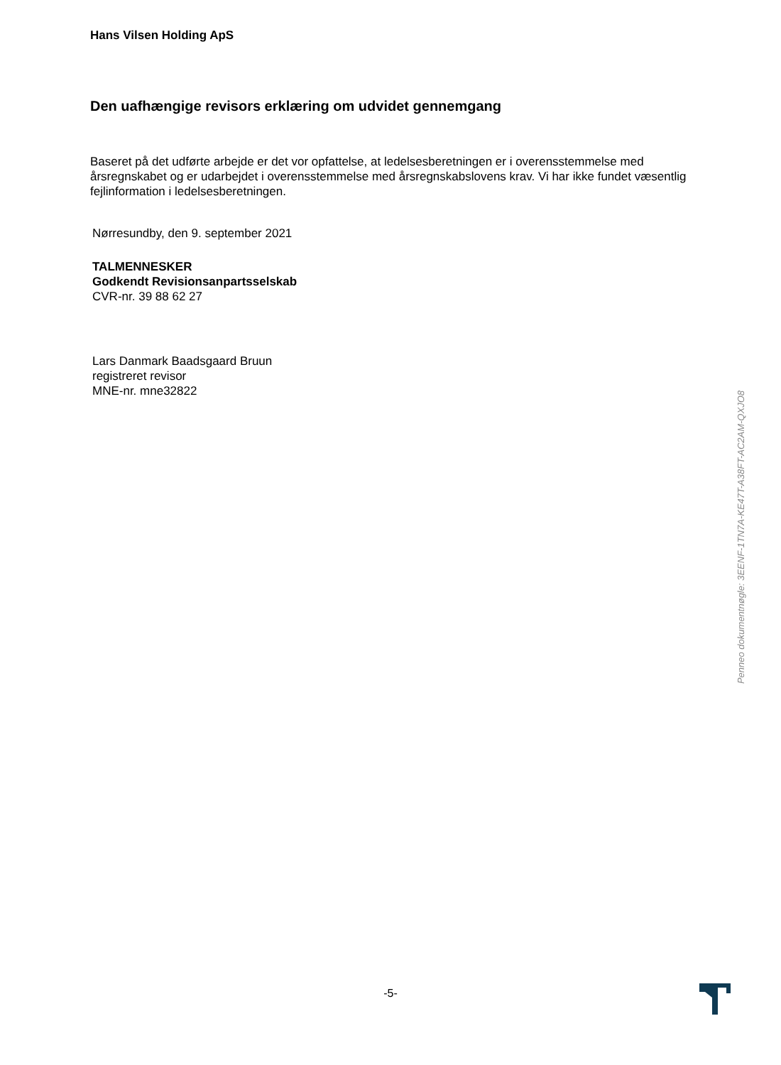Hans Vilsen Holding ApS
Den uafhængige revisors erklæring om udvidet gennemgang
Baseret på det udførte arbejde er det vor opfattelse, at ledelsesberetningen er i overensstemmelse med årsregnskabet og er udarbejdet i overensstemmelse med årsregnskabslovens krav. Vi har ikke fundet væsentlig fejlinformation i ledelsesberetningen.
Nørresundby, den 9. september 2021
TALMENNESKER
Godkendt Revisionsanpartsselskab
CVR-nr. 39 88 62 27
Lars Danmark Baadsgaard Bruun
registreret revisor
MNE-nr. mne32822
Penneo dokumentnøgle: 3EENF-1TN7A-KE47T-A38FT-AC2AM-QXJO8
-5-